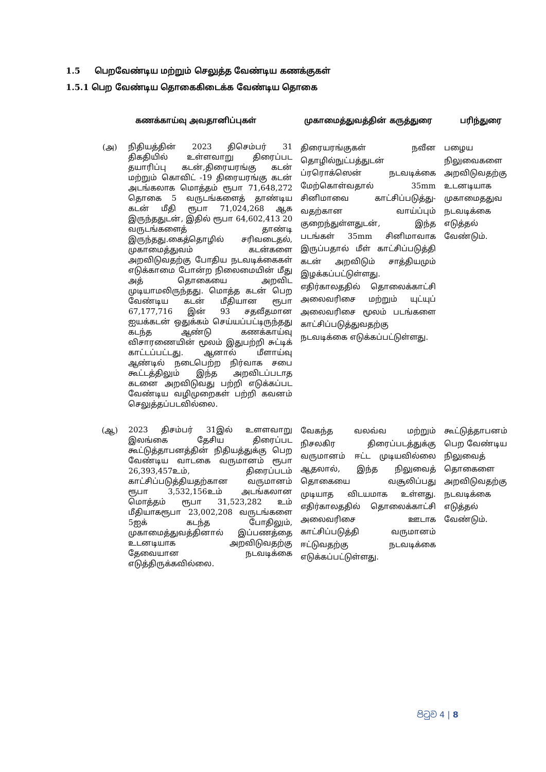1.5 பெறவேண்டிய மற்றும் செலுத்த வேண்டிய கணக்குகள்
1.5.1 பெற வேண்டிய தொகைகிடைக்க வேண்டிய தொகை
| கணக்காய்வு அவதானிப்புகள் | | முகாமைத்துவத்தின் கருத்துரை | பரிந்துரை |
| --- | --- | --- | --- |
| (அ) | நிதியத்தின் 2023 திசெம்பர் 31 திகதியில் உள்ளவாறு திரைப்பட தயாரிப்பு கடன்,திரையரங்கு கடன் மற்றும் கொவிட் -19 திரையரங்கு கடன் அடங்கலாக மொத்தம் ரூபா 71,648,272 தொகை 5 வருடங்களைத் தாண்டிய கடன் மீதி ரூபா 71,024,268 ஆக இருந்ததுடன், இதில் ரூபா 64,602,413 20 வருடங்களைத் தாண்டி இருந்தது.கைத்தொழில் சரிவடைதல், முகாமைத்துவம் கடன்களை அறவிடுவதற்கு போதிய நடவடிக்கைகள் எடுக்காமை போன்ற நிலைமையின் மீது அத் தொகையை அறவிட முடியாமலிருந்தது. மொத்த கடன் பெற வேண்டிய கடன் மீதியான ரூபா 67,177,716 இன் 93 சதவீதமான ஐயக்கடன் ஒதுக்கம் செய்யப்பட்டிருந்தது கடந்த ஆண்டு கணக்காய்வு விசாரணையின் மூலம் இதுபற்றி சுட்டிக் காட்டப்பட்டது. ஆனால் மீளாய்வு ஆண்டில் நடைபெற்ற நிர்வாக சபை கூட்டத்திலும் இந்த அறவிடப்படாத கடனை அறவிடுவது பற்றி எடுக்கப்பட வேண்டிய வழிமுறைகள் பற்றி கவனம் செலுத்தப்படவில்லை. | திரையரங்குகள் நவீன தொழில்நுட்பத்துடன் ப்ரரொக்ஸென் நடவடிக்கை மேற்கொள்வதால் 35mm சினிமாவை காட்சிப்படுத்து-வதற்கான வாய்ப்பும் குறைந்துள்ளதுடன், இந்த படங்கள் 35mm சினிமாவாக இருப்பதால் மீள் காட்சிப்படுத்தி கடன் அறவிடும் சாத்தியமும் இழக்கப்பட்டுள்ளது. எதிர்காலததில் தொலைக்காட்சி அலைவரிசை மற்றும் யுட்யுப் அலைவரிசை மூலம் படங்களை காட்சிப்படுத்துவதற்கு நடவடிக்கை எடுக்கப்பட்டுள்ளது. | பழைய நிலுவைகளை அறவிடுவதற்கு உடனடியாக முகாமைதது​வ நடவடிக்கை எடுத்தல் வேண்டும். |
| (ஆ) | 2023 திசம்பர் 31இல் உளளவாறு இலங்கை தேசிய திரைப்பட கூட்டுத்தாபனத்தின் நிதியத்துக்கு பெற வேண்டிய வாடகை வருமானம் ரூபா 26,393,457உம், திரைப்படம் காட்சிப்படுத்தியதற்கான வருமானம் ரூபா 3,532,156உம் அடங்கலான மொத்தம் ரூபா 31,523,282 உம் மீதியாகரூபா 23,002,208 வருடங்களை 5ஐக் கடந்த போதிலும், முகாமைத்துவத்தினால் இப்பணத்தை உடனடியாக அறவிடுவதற்கு தேவையான நடவடிக்கை எடுத்திருக்கவில்லை. | வேகந்த வலவ்வ மற்றும் நிசலகிர திரைப்படத்துக்கு வருமானம் ஈட்ட முடியவில்லை ஆதலால், இந்த நிலுவைத் தொகையை வசூலிப்பது முடியாத விடயமாக உள்ளது. எதிர்காலததில் தொலைக்காட்சி அலைவரிசை ஊடாக காட்சிப்படுத்தி வருமானம் ஈட்டுவதற்கு நடவடிக்கை எடுக்கப்பட்டுள்ளது. | கூட்டுத்தாபனம் பெற வேண்டிய நிலுவைத் தொகைளை அறவிடுவதற்கு நடவடிக்கை எடுத்தல் வேண்டும். |
පිටුව 4 | 8